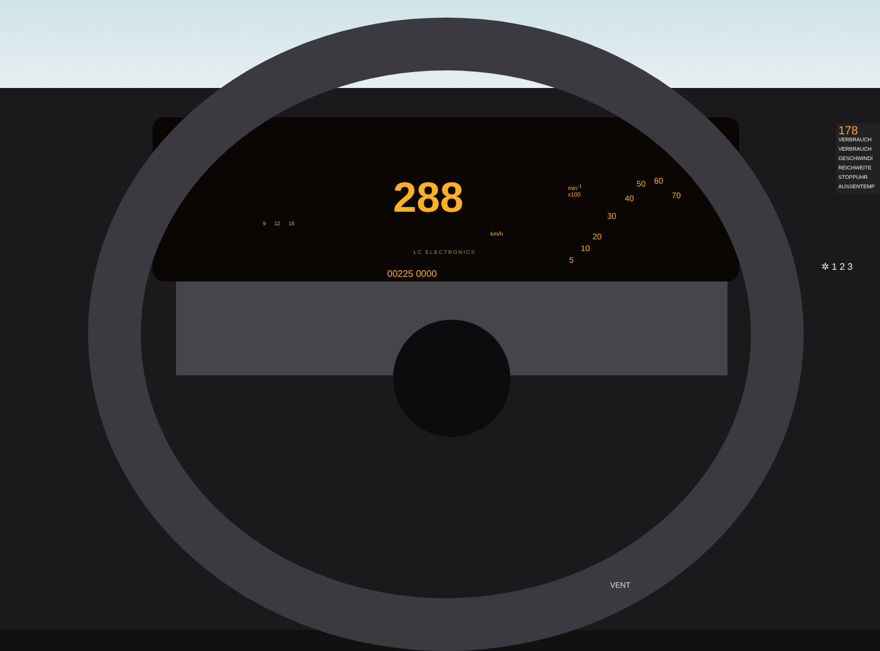288
km/h
LC ELECTRONICS
00225 0000
9 12 15
min<sup>-1</sup>
x100
5
10
20
30
40
50 60
70
178
VERBRAUCH
VERBRAUCH
GESCHWINDI
REICHWEITE
STOPPUHR
AUSSENTEMP
✲ 1 2 3
VENT